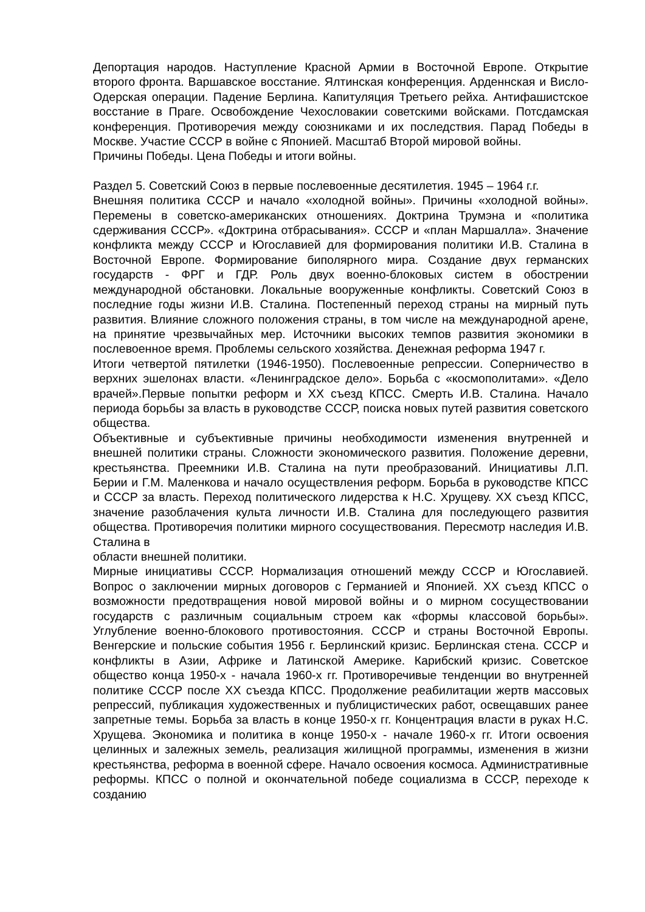Депортация народов. Наступление Красной Армии в Восточной Европе. Открытие второго фронта. Варшавское восстание. Ялтинская конференция. Арденнская и Висло-Одерская операции. Падение Берлина. Капитуляция Третьего рейха. Антифашистское восстание в Праге. Освобождение Чехословакии советскими войсками. Потсдамская конференция. Противоречия между союзниками и их последствия. Парад Победы в Москве. Участие СССР в войне с Японией. Масштаб Второй мировой войны.
Причины Победы. Цена Победы и итоги войны.
Раздел 5. Советский Союз в первые послевоенные десятилетия. 1945 – 1964 г.г.
Внешняя политика СССР и начало «холодной войны». Причины «холодной войны». Перемены в советско-американских отношениях. Доктрина Трумэна и «политика сдерживания СССР». «Доктрина отбрасывания». СССР и «план Маршалла». Значение конфликта между СССР и Югославией для формирования политики И.В. Сталина в Восточной Европе. Формирование биполярного мира. Создание двух германских государств - ФРГ и ГДР. Роль двух военно-блоковых систем в обострении международной обстановки. Локальные вооруженные конфликты. Советский Союз в последние годы жизни И.В. Сталина. Постепенный переход страны на мирный путь развития. Влияние сложного положения страны, в том числе на международной арене, на принятие чрезвычайных мер. Источники высоких темпов развития экономики в послевоенное время. Проблемы сельского хозяйства. Денежная реформа 1947 г.
Итоги четвертой пятилетки (1946-1950). Послевоенные репрессии. Соперничество в верхних эшелонах власти. «Ленинградское дело». Борьба с «космополитами». «Дело врачей».Первые попытки реформ и XX съезд КПСС. Смерть И.В. Сталина. Начало периода борьбы за власть в руководстве СССР, поиска новых путей развития советского общества.
Объективные и субъективные причины необходимости изменения внутренней и внешней политики страны. Сложности экономического развития. Положение деревни, крестьянства. Преемники И.В. Сталина на пути преобразований. Инициативы Л.П. Берии и Г.М. Маленкова и начало осуществления реформ. Борьба в руководстве КПСС и СССР за власть. Переход политического лидерства к Н.С. Хрущеву. XX съезд КПСС, значение разоблачения культа личности И.В. Сталина для последующего развития общества. Противоречия политики мирного сосуществования. Пересмотр наследия И.В. Сталина в
области внешней политики.
Мирные инициативы СССР. Нормализация отношений между СССР и Югославией. Вопрос о заключении мирных договоров с Германией и Японией. XX съезд КПСС о возможности предотвращения новой мировой войны и о мирном сосуществовании государств с различным социальным строем как «формы классовой борьбы». Углубление военно-блокового противостояния. СССР и страны Восточной Европы. Венгерские и польские события 1956 г. Берлинский кризис. Берлинская стена. СССР и конфликты в Азии, Африке и Латинской Америке. Карибский кризис. Советское общество конца 1950-х - начала 1960-х гг. Противоречивые тенденции во внутренней политике СССР после XX съезда КПСС. Продолжение реабилитации жертв массовых репрессий, публикация художественных и публицистических работ, освещавших ранее запретные темы. Борьба за власть в конце 1950-х гг. Концентрация власти в руках Н.С. Хрущева. Экономика и политика в конце 1950-х - начале 1960-х гг. Итоги освоения целинных и залежных земель, реализация жилищной программы, изменения в жизни крестьянства, реформа в военной сфере. Начало освоения космоса. Административные реформы. КПСС о полной и окончательной победе социализма в СССР, переходе к созданию